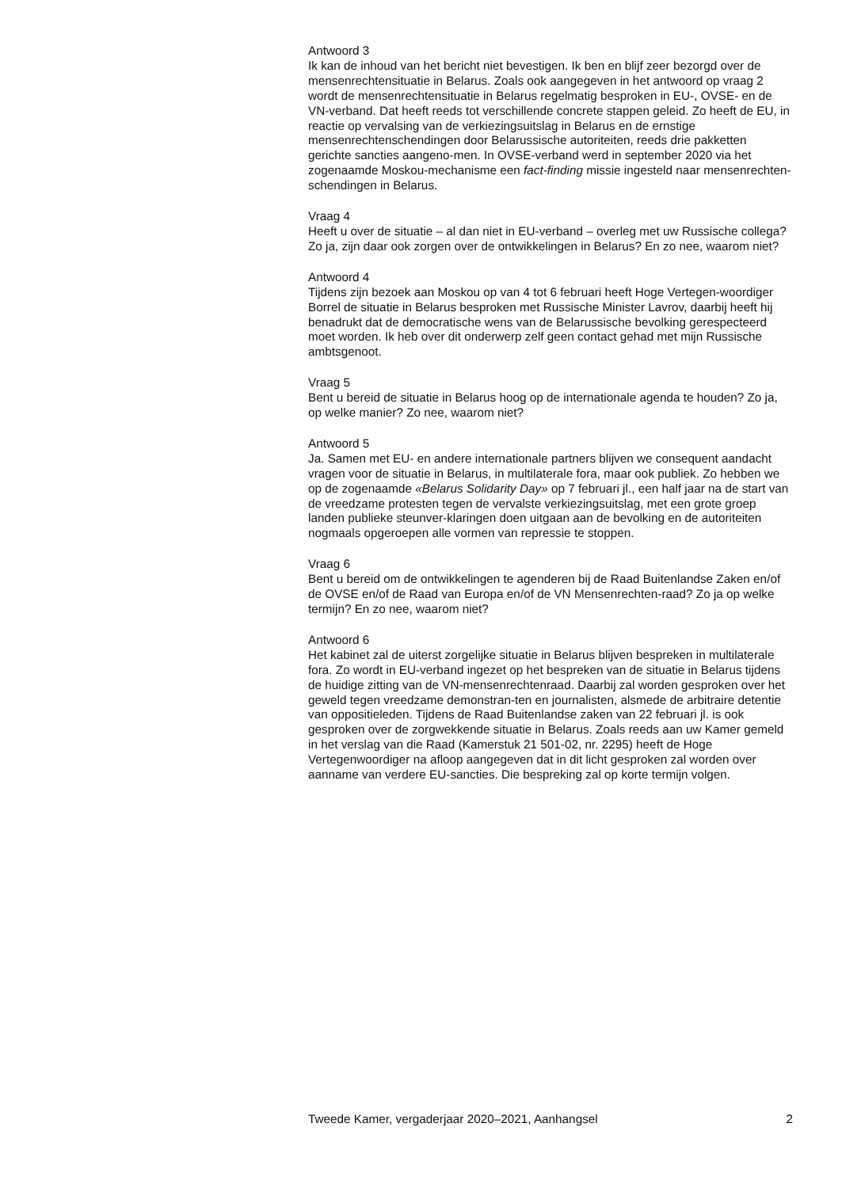Antwoord 3
Ik kan de inhoud van het bericht niet bevestigen. Ik ben en blijf zeer bezorgd over de mensenrechtensituatie in Belarus. Zoals ook aangegeven in het antwoord op vraag 2 wordt de mensenrechtensituatie in Belarus regelmatig besproken in EU-, OVSE- en de VN-verband. Dat heeft reeds tot verschillende concrete stappen geleid. Zo heeft de EU, in reactie op vervalsing van de verkiezingsuitslag in Belarus en de ernstige mensenrechtenschendingen door Belarussische autoriteiten, reeds drie pakketten gerichte sancties aangeno-men. In OVSE-verband werd in september 2020 via het zogenaamde Moskou-mechanisme een fact-finding missie ingesteld naar mensenrechten-schendingen in Belarus.
Vraag 4
Heeft u over de situatie – al dan niet in EU-verband – overleg met uw Russische collega? Zo ja, zijn daar ook zorgen over de ontwikkelingen in Belarus? En zo nee, waarom niet?
Antwoord 4
Tijdens zijn bezoek aan Moskou op van 4 tot 6 februari heeft Hoge Vertegen-woordiger Borrel de situatie in Belarus besproken met Russische Minister Lavrov, daarbij heeft hij benadrukt dat de democratische wens van de Belarussische bevolking gerespecteerd moet worden. Ik heb over dit onderwerp zelf geen contact gehad met mijn Russische ambtsgenoot.
Vraag 5
Bent u bereid de situatie in Belarus hoog op de internationale agenda te houden? Zo ja, op welke manier? Zo nee, waarom niet?
Antwoord 5
Ja. Samen met EU- en andere internationale partners blijven we consequent aandacht vragen voor de situatie in Belarus, in multilaterale fora, maar ook publiek. Zo hebben we op de zogenaamde «Belarus Solidarity Day» op 7 februari jl., een half jaar na de start van de vreedzame protesten tegen de vervalste verkiezingsuitslag, met een grote groep landen publieke steunver-klaringen doen uitgaan aan de bevolking en de autoriteiten nogmaals opgeroepen alle vormen van repressie te stoppen.
Vraag 6
Bent u bereid om de ontwikkelingen te agenderen bij de Raad Buitenlandse Zaken en/of de OVSE en/of de Raad van Europa en/of de VN Mensenrechten-raad? Zo ja op welke termijn? En zo nee, waarom niet?
Antwoord 6
Het kabinet zal de uiterst zorgelijke situatie in Belarus blijven bespreken in multilaterale fora. Zo wordt in EU-verband ingezet op het bespreken van de situatie in Belarus tijdens de huidige zitting van de VN-mensenrechtenraad. Daarbij zal worden gesproken over het geweld tegen vreedzame demonstran-ten en journalisten, alsmede de arbitraire detentie van oppositieleden. Tijdens de Raad Buitenlandse zaken van 22 februari jl. is ook gesproken over de zorgwekkende situatie in Belarus. Zoals reeds aan uw Kamer gemeld in het verslag van die Raad (Kamerstuk 21 501-02, nr. 2295) heeft de Hoge Vertegenwoordiger na afloop aangegeven dat in dit licht gesproken zal worden over aanname van verdere EU-sancties. Die bespreking zal op korte termijn volgen.
Tweede Kamer, vergaderjaar 2020–2021, Aanhangsel 2